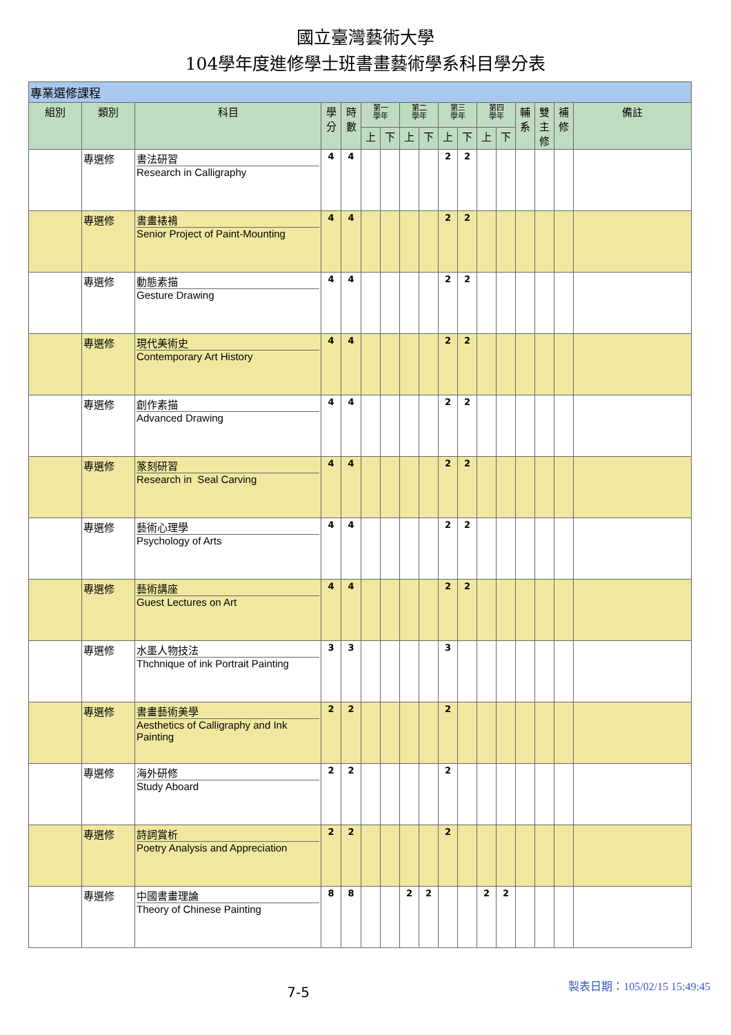國立臺灣藝術大學
104學年度進修學士班書畫藝術學系科目學分表
| 專業選修課程 | | | | | | | | | | | | | | | | |
| 組別 | 類別 | 科目 | 學 分 | 時 數 | 第一 學年 | | 第二 學年 | | 第三 學年 | | 第四 學年 | | 輔 系 | 雙 主 修 | 補 修 | 備註 |
| | | | | | 上 | 下 | 上 | 下 | 上 | 下 | 上 | 下 | | | | |
| | 專選修 | 書法研習 Research in Calligraphy | 4 | 4 | | | | | 2 | 2 | | | | | | |
| | 專選修 | 書畫裱褙 Senior Project of Paint-Mounting | 4 | 4 | | | | | 2 | 2 | | | | | | |
| | 專選修 | 動態素描 Gesture Drawing | 4 | 4 | | | | | 2 | 2 | | | | | | |
| | 專選修 | 現代美術史 Contemporary Art History | 4 | 4 | | | | | 2 | 2 | | | | | | |
| | 專選修 | 創作素描 Advanced Drawing | 4 | 4 | | | | | 2 | 2 | | | | | | |
| | 專選修 | 篆刻研習 Research in Seal Carving | 4 | 4 | | | | | 2 | 2 | | | | | | |
| | 專選修 | 藝術心理學 Psychology of Arts | 4 | 4 | | | | | 2 | 2 | | | | | | |
| | 專選修 | 藝術講座 Guest Lectures on Art | 4 | 4 | | | | | 2 | 2 | | | | | | |
| | 專選修 | 水墨人物技法 Thchnique of ink Portrait Painting | 3 | 3 | | | | | 3 | | | | | | | |
| | 專選修 | 書畫藝術美學 Aesthetics of Calligraphy and Ink Painting | 2 | 2 | | | | | 2 | | | | | | | |
| | 專選修 | 海外研修 Study Aboard | 2 | 2 | | | | | 2 | | | | | | | |
| | 專選修 | 詩詞賞析 Poetry Analysis and Appreciation | 2 | 2 | | | | | 2 | | | | | | | |
| | 專選修 | 中國書畫理論 Theory of Chinese Painting | 8 | 8 | | | 2 | 2 | | | 2 | 2 | | | | |
7-5
製表日期：105/02/15 15:49:45